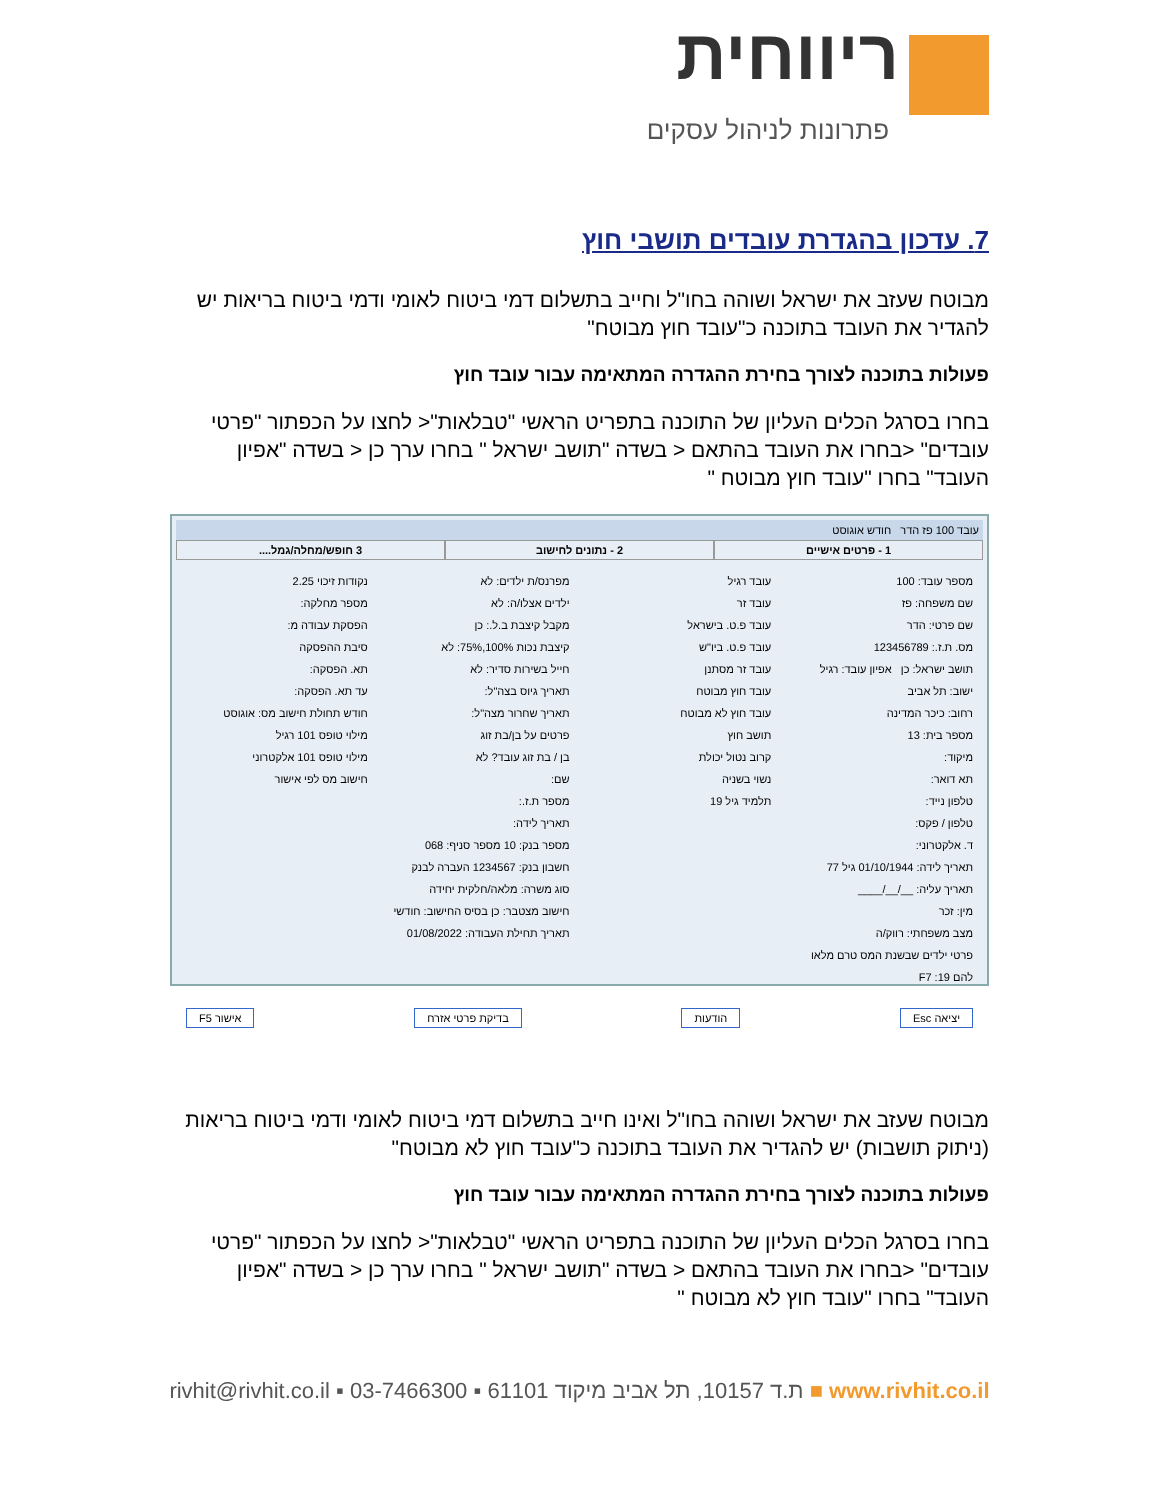ריווחית
פתרונות לניהול עסקים
7. עדכון בהגדרת עובדים תושבי חוץ
מבוטח שעזב את ישראל ושוהה בחו"ל וחייב בתשלום דמי ביטוח לאומי ודמי ביטוח בריאות יש להגדיר את העובד בתוכנה כ"עובד חוץ מבוטח"
פעולות בתוכנה לצורך בחירת ההגדרה המתאימה עבור עובד חוץ
בחרו בסרגל הכלים העליון של התוכנה בתפריט הראשי "טבלאות"< לחצו על הכפתור "פרטי עובדים" <בחרו את העובד בהתאם < בשדה "תושב ישראל " בחרו ערך כן < בשדה "אפיון העובד" בחרו "עובד חוץ מבוטח "
עובד 100 פז הדר חודש אוגוסט
1 - פרטים אישיים 2 - נתונים לחישוב 3 חופש/מחלה/גמל....
מספר עובד: 100
שם משפחה: פז
שם פרטי: הדר
מס. ת.ז.: 123456789
תושב ישראל: כן אפיון עובד: רגיל
ישוב: תל אביב
רחוב: כיכר המדינה
מספר בית: 13
מיקוד:
תא דואר:
טלפון נייד:
טלפון / פקס:
ד. אלקטרוני:
תאריך לידה: 01/10/1944 גיל 77
תאריך עליה: __/__/____
מין: זכר
מצב משפחתי: רווק/ה
פרטי ילדים שבשנת המס טרם מלאו להם 19: F7
עובד רגיל
עובד זר
עובד פ.ט. בישראל
עובד פ.ט. ביו"ש
עובד זר מסתנן
עובד חוץ מבוטח
עובד חוץ לא מבוטח
תושב חוץ
קרוב נטול יכולת
נשוי בשניה
תלמיד גיל 19
מפרנס/ת ילדים: לא
ילדים אצלו/ה: לא
מקבל קיצבת ב.ל.: כן
קיצבת נכות 100%,75%: לא
חייל בשירות סדיר: לא
תאריך גיוס בצה"ל:
תאריך שחרור מצה"ל:
פרטים על בן/בת זוג
בן / בת זוג עובד? לא
שם:
מספר ת.ז.:
תאריך לידה:
מספר בנק: 10 מספר סניף: 068
חשבון בנק: 1234567 העברה לבנק
סוג משרה: מלאה/חלקית יחידה
חישוב מצטבר: כן בסיס החישוב: חודשי
תאריך תחילת העבודה: 01/08/2022
נקודות זיכוי 2.25
מספר מחלקה:
הפסקת עבודה מ:
סיבת ההפסקה
תא. הפסקה:
עד תא. הפסקה:
חודש תחולת חישוב מס: אוגוסט
מילוי טופס 101 רגיל
מילוי טופס 101 אלקטרוני
חישוב מס לפי אישור
יציאה Esc הודעות בדיקת פרטי אזרח אישור F5
מבוטח שעזב את ישראל ושוהה בחו"ל ואינו חייב בתשלום דמי ביטוח לאומי ודמי ביטוח בריאות (ניתוק תושבות) יש להגדיר את העובד בתוכנה כ"עובד חוץ לא מבוטח"
פעולות בתוכנה לצורך בחירת ההגדרה המתאימה עבור עובד חוץ
בחרו בסרגל הכלים העליון של התוכנה בתפריט הראשי "טבלאות"< לחצו על הכפתור "פרטי עובדים" <בחרו את העובד בהתאם < בשדה "תושב ישראל " בחרו ערך כן < בשדה "אפיון העובד" בחרו "עובד חוץ לא מבוטח "
rivhit@rivhit.co.il ▪ ת.ד 10157, תל אביב מיקוד 61101 ▪ 03-7466300 ■ www.rivhit.co.il